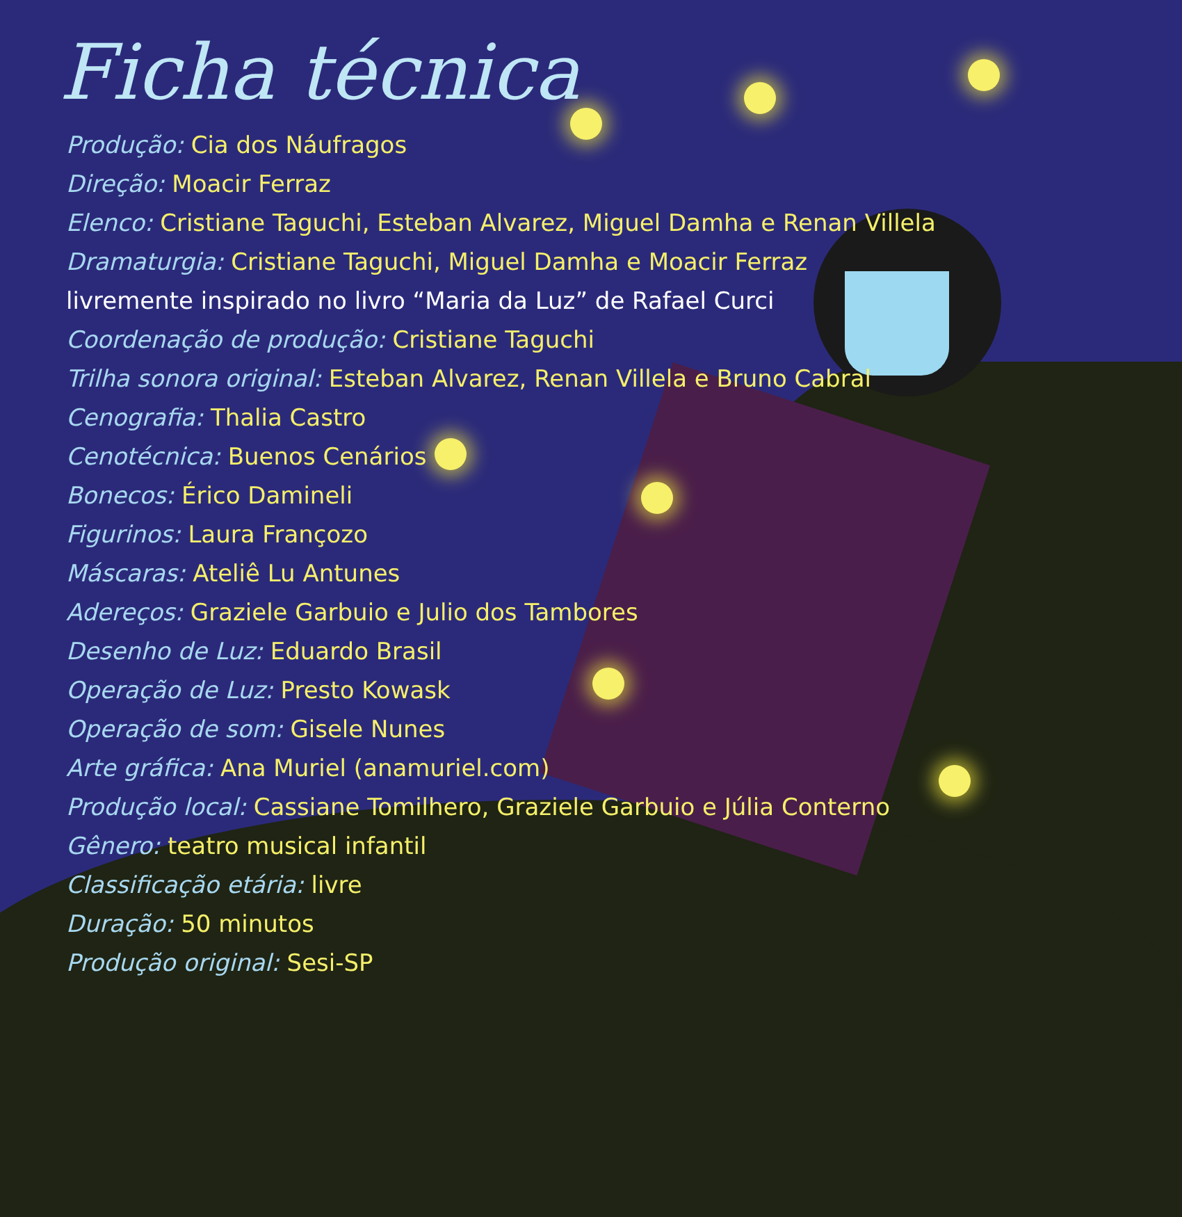Ficha técnica
Produção: Cia dos Náufragos
Direção: Moacir Ferraz
Elenco: Cristiane Taguchi, Esteban Alvarez, Miguel Damha e Renan Villela
Dramaturgia: Cristiane Taguchi, Miguel Damha e Moacir Ferraz
livremente inspirado no livro “Maria da Luz” de Rafael Curci
Coordenação de produção: Cristiane Taguchi
Trilha sonora original: Esteban Alvarez, Renan Villela e Bruno Cabral
Cenografia: Thalia Castro
Cenotécnica: Buenos Cenários
Bonecos: Érico Damineli
Figurinos: Laura Françozo
Máscaras: Ateliê Lu Antunes
Adereços: Graziele Garbuio e Julio dos Tambores
Desenho de Luz: Eduardo Brasil
Operação de Luz: Presto Kowask
Operação de som: Gisele Nunes
Arte gráfica: Ana Muriel (anamuriel.com)
Produção local: Cassiane Tomilhero, Graziele Garbuio e Júlia Conterno
Gênero: teatro musical infantil
Classificação etária: livre
Duração: 50 minutos
Produção original: Sesi-SP